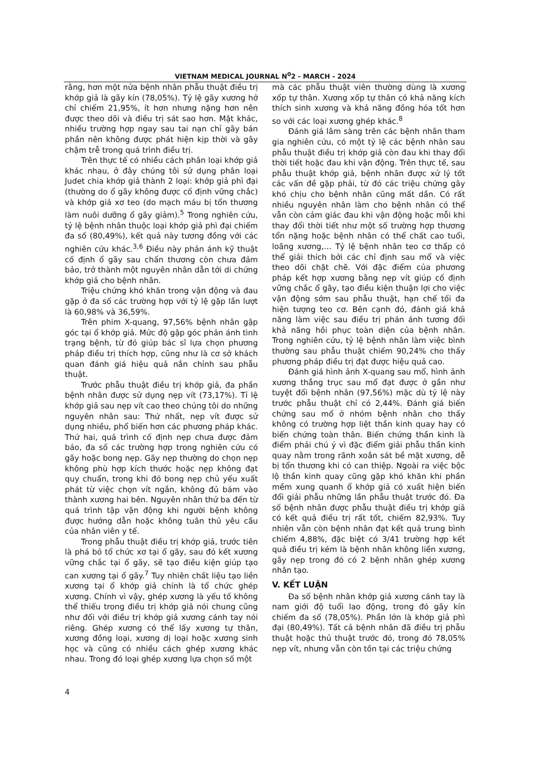VIETNAM MEDICAL JOURNAL N<sup>0</sup>2 - MARCH - 2024
rằng, hơn một nửa bệnh nhân phẫu thuật điều trị khớp giả là gãy kín (78,05%). Tỷ lệ gãy xương hở chỉ chiếm 21,95%, ít hơn nhưng nặng hơn nên được theo dõi và điều trị sát sao hơn. Mặt khác, nhiều trường hợp ngay sau tai nạn chỉ gãy bán phần nên không được phát hiện kịp thời và gây chậm trễ trong quá trình điều trị.
Trên thực tế có nhiều cách phân loại khớp giả khác nhau, ở đây chúng tôi sử dụng phân loại Judet chia khớp giả thành 2 loại: khớp giả phì đại (thường do ổ gãy không được cố định vững chắc) và khớp giả xơ teo (do mạch máu bị tổn thương làm nuôi dưỡng ổ gãy giảm).<sup>5</sup> Trong nghiên cứu, tỷ lệ bệnh nhân thuộc loại khớp giả phì đại chiếm đa số (80,49%), kết quả này tương đồng với các nghiên cứu khác.<sup>3,6</sup> Điều này phản ánh kỹ thuật cố định ổ gãy sau chấn thương còn chưa đảm bảo, trở thành một nguyên nhân dẫn tới di chứng khớp giả cho bệnh nhân.
Triệu chứng khó khăn trong vận động và đau gặp ở đa số các trường hợp với tỷ lệ gặp lần lượt là 60,98% và 36,59%.
Trên phim X-quang, 97,56% bệnh nhân gập góc tại ổ khớp giả. Mức độ gập góc phản ánh tình trạng bệnh, từ đó giúp bác sĩ lựa chọn phương pháp điều trị thích hợp, cũng như là cơ sở khách quan đánh giá hiệu quả nắn chỉnh sau phẫu thuật.
Trước phẫu thuật điều trị khớp giả, đa phần bệnh nhân được sử dụng nẹp vít (73,17%). Tỉ lệ khớp giả sau nẹp vít cao theo chúng tôi do những nguyên nhân sau: Thứ nhất, nẹp vít được sử dụng nhiều, phổ biến hơn các phương pháp khác. Thứ hai, quá trình cố định nẹp chưa được đảm bảo, đa số các trường hợp trong nghiên cứu có gãy hoặc bong nẹp. Gãy nẹp thường do chọn nẹp không phù hợp kích thước hoặc nẹp không đạt quy chuẩn, trong khi đó bong nẹp chủ yếu xuất phát từ việc chọn vít ngắn, không đủ bám vào thành xương hai bên. Nguyên nhân thứ ba đến từ quá trình tập vận động khi người bệnh không được hướng dẫn hoặc không tuân thủ yêu cầu của nhân viên y tế.
Trong phẫu thuật điều trị khớp giả, trước tiên là phá bỏ tổ chức xơ tại ổ gãy, sau đó kết xương vững chắc tại ổ gãy, sẽ tạo điều kiện giúp tạo can xương tại ổ gãy.<sup>7</sup> Tuy nhiên chất liệu tạo liền xương tại ổ khớp giả chính là tổ chức ghép xương. Chính vì vậy, ghép xương là yếu tố không thể thiếu trong điều trị khớp giả nói chung cũng như đối với điều trị khớp giả xương cánh tay nói riêng. Ghép xương có thể lấy xương tự thân, xương đồng loại, xương dị loại hoặc xương sinh học và cũng có nhiều cách ghép xương khác nhau. Trong đó loại ghép xương lựa chọn số một
mà các phẫu thuật viên thường dùng là xương xốp tự thân. Xương xốp tự thân có khả năng kích thích sinh xương và khả năng đồng hóa tốt hơn so với các loại xương ghép khác.<sup>8</sup>
Đánh giá lâm sàng trên các bệnh nhân tham gia nghiên cứu, có một tỷ lệ các bệnh nhân sau phẫu thuật điều trị khớp giả còn đau khi thay đổi thời tiết hoặc đau khi vận động. Trên thực tế, sau phẫu thuật khớp giả, bệnh nhân được xử lý tốt các vấn đề gặp phải, từ đó các triệu chứng gây khó chịu cho bệnh nhân cũng mất dần. Có rất nhiều nguyên nhân làm cho bệnh nhân có thể vẫn còn cảm giác đau khi vận động hoặc mỗi khi thay đổi thời tiết như một số trường hợp thương tổn nặng hoặc bệnh nhân có thể chất cao tuổi, loãng xương,… Tỷ lệ bệnh nhân teo cơ thấp có thể giải thích bởi các chỉ định sau mổ và việc theo dõi chặt chẽ. Với đặc điểm của phương pháp kết hợp xương bằng nẹp vít giúp cố định vững chắc ổ gãy, tạo điều kiện thuận lợi cho việc vận động sớm sau phẫu thuật, hạn chế tối đa hiện tượng teo cơ. Bên cạnh đó, đánh giá khả năng làm việc sau điều trị phán ánh tương đối khả năng hồi phục toàn diện của bệnh nhân. Trong nghiên cứu, tỷ lệ bệnh nhân làm việc bình thường sau phẫu thuật chiếm 90,24% cho thấy phương pháp điều trị đạt được hiệu quả cao.
Đánh giá hình ảnh X-quang sau mổ, hình ảnh xương thẳng trục sau mổ đạt được ở gần như tuyệt đối bệnh nhân (97,56%) mặc dù tỷ lệ này trước phẫu thuật chỉ có 2,44%. Đánh giá biến chứng sau mổ ở nhóm bệnh nhân cho thấy không có trường hợp liệt thần kinh quay hay có biến chứng toàn thân. Biến chứng thần kinh là điểm phải chú ý vì đặc điểm giải phẫu thần kinh quay nằm trong rãnh xoắn sát bề mặt xương, dễ bị tổn thương khi có can thiệp. Ngoài ra việc bộc lộ thần kinh quay cũng gặp khó khăn khi phần mềm xung quanh ổ khớp giả có xuất hiện biến đổi giải phẫu những lần phẫu thuật trước đó. Đa số bệnh nhân được phẫu thuật điều trị khớp giả có kết quả điều trị rất tốt, chiếm 82,93%. Tuy nhiên vẫn còn bệnh nhân đạt kết quả trung bình chiếm 4,88%, đặc biệt có 3/41 trường hợp kết quả điều trị kém là bệnh nhân không liền xương, gãy nẹp trong đó có 2 bệnh nhân ghép xương nhân tạo.
V. KẾT LUẬN
Đa số bệnh nhân khớp giả xương cánh tay là nam giới độ tuổi lao động, trong đó gãy kín chiếm đa số (78,05%). Phần lớn là khớp giả phì đại (80,49%). Tất cả bệnh nhân đã điều trị phẫu thuật hoặc thủ thuật trước đó, trong đó 78,05% nẹp vít, nhưng vẫn còn tồn tại các triệu chứng
4